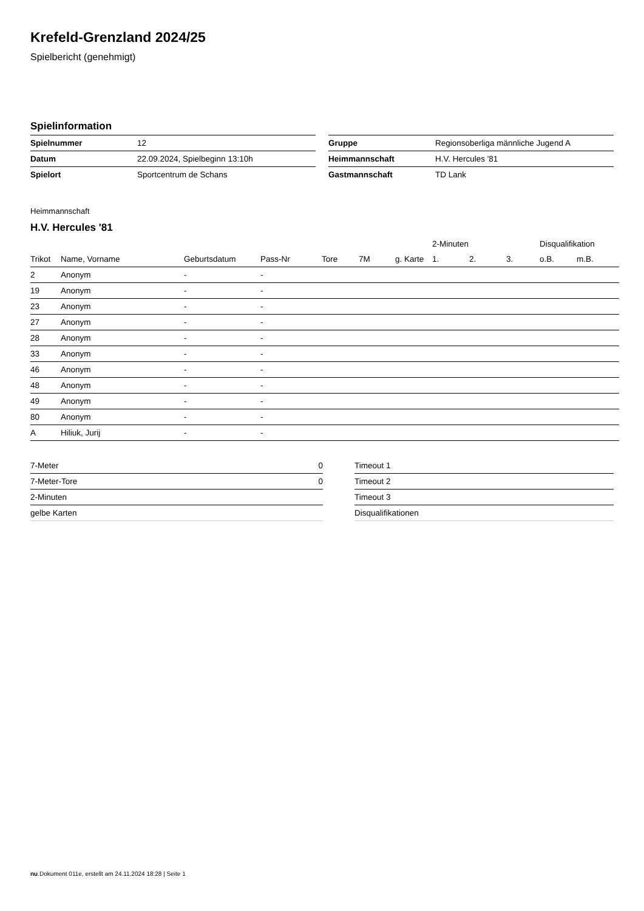Krefeld-Grenzland 2024/25
Spielbericht (genehmigt)
Spielinformation
| Spielnummer | 12 |
| Datum | 22.09.2024, Spielbeginn 13:10h |
| Spielort | Sportcentrum de Schans |
| Gruppe | Regionsoberliga männliche Jugend A |
| Heimmannschaft | H.V. Hercules '81 |
| Gastmannschaft | TD Lank |
Heimmannschaft
H.V. Hercules '81
| | | | | | | | 2-Minuten | | | Disqualifikation | |
| --- | --- | --- | --- | --- | --- | --- | --- | --- | --- | --- | --- |
| Trikot | Name, Vorname | Geburtsdatum | Pass-Nr | Tore | 7M | g. Karte | 1. | 2. | 3. | o.B. | m.B. |
| 2 | Anonym | - | - | | | | | | | | |
| 19 | Anonym | - | - | | | | | | | | |
| 23 | Anonym | - | - | | | | | | | | |
| 27 | Anonym | - | - | | | | | | | | |
| 28 | Anonym | - | - | | | | | | | | |
| 33 | Anonym | - | - | | | | | | | | |
| 46 | Anonym | - | - | | | | | | | | |
| 48 | Anonym | - | - | | | | | | | | |
| 49 | Anonym | - | - | | | | | | | | |
| 80 | Anonym | - | - | | | | | | | | |
| A | Hiliuk, Jurij | - | - | | | | | | | | |
| 7-Meter | 0 |
| 7-Meter-Tore | 0 |
| 2-Minuten | |
| gelbe Karten | |
| Timeout 1 |
| Timeout 2 |
| Timeout 3 |
| Disqualifikationen |
nu.Dokument 011e, erstellt am 24.11.2024 18:28 | Seite 1